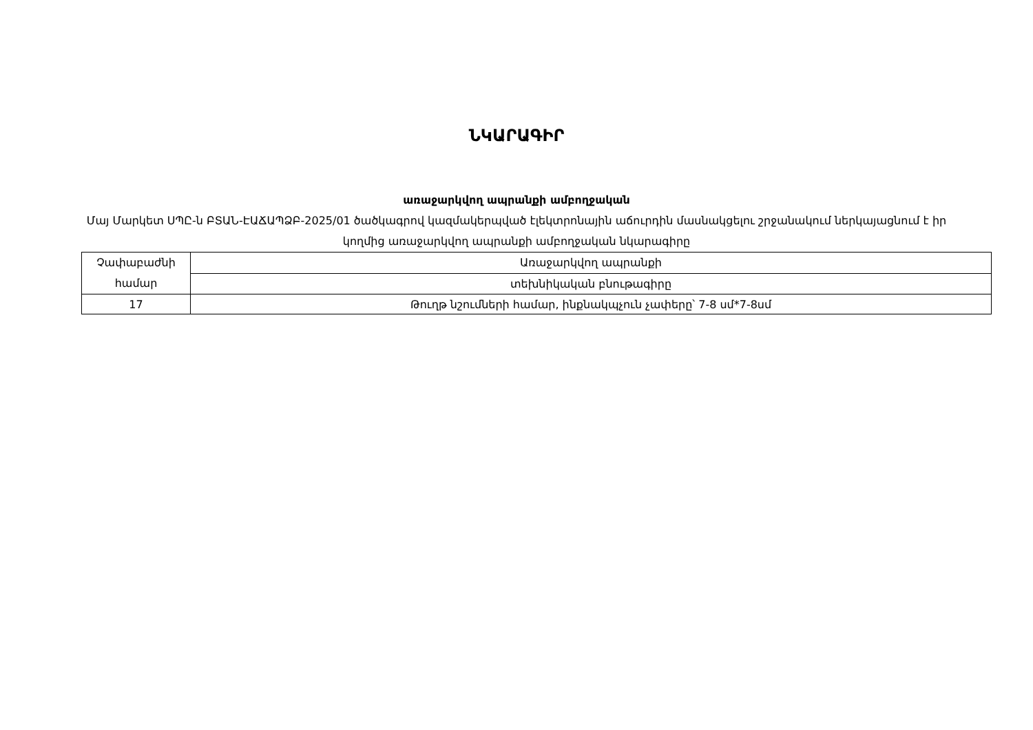ՆԿԱՐԱԳԻՐ
առաջարկվող ապրանքի ամբողջական
Մայ Մարկետ ՍՊԸ-ն ԲՏԱՆ-ԷԱՃԱՊՁԲ-2025/01 ծածկագրով կազմակերպված էլեկտրոնային աճուրդին մասնակցելու շրջանակում ներկայացնում է իր կողմից առաջարկվող ապրանքի ամբողջական նկարագիրը
| Չափաբաժնի համար | Առաջարկվող ապրանքի |
| | տեխնիկական բնութագիրը |
| 17 | Թուղթ նշումների համար, ինքնակպչուն չափերը՝ 7-8 սմ*7-8սմ |